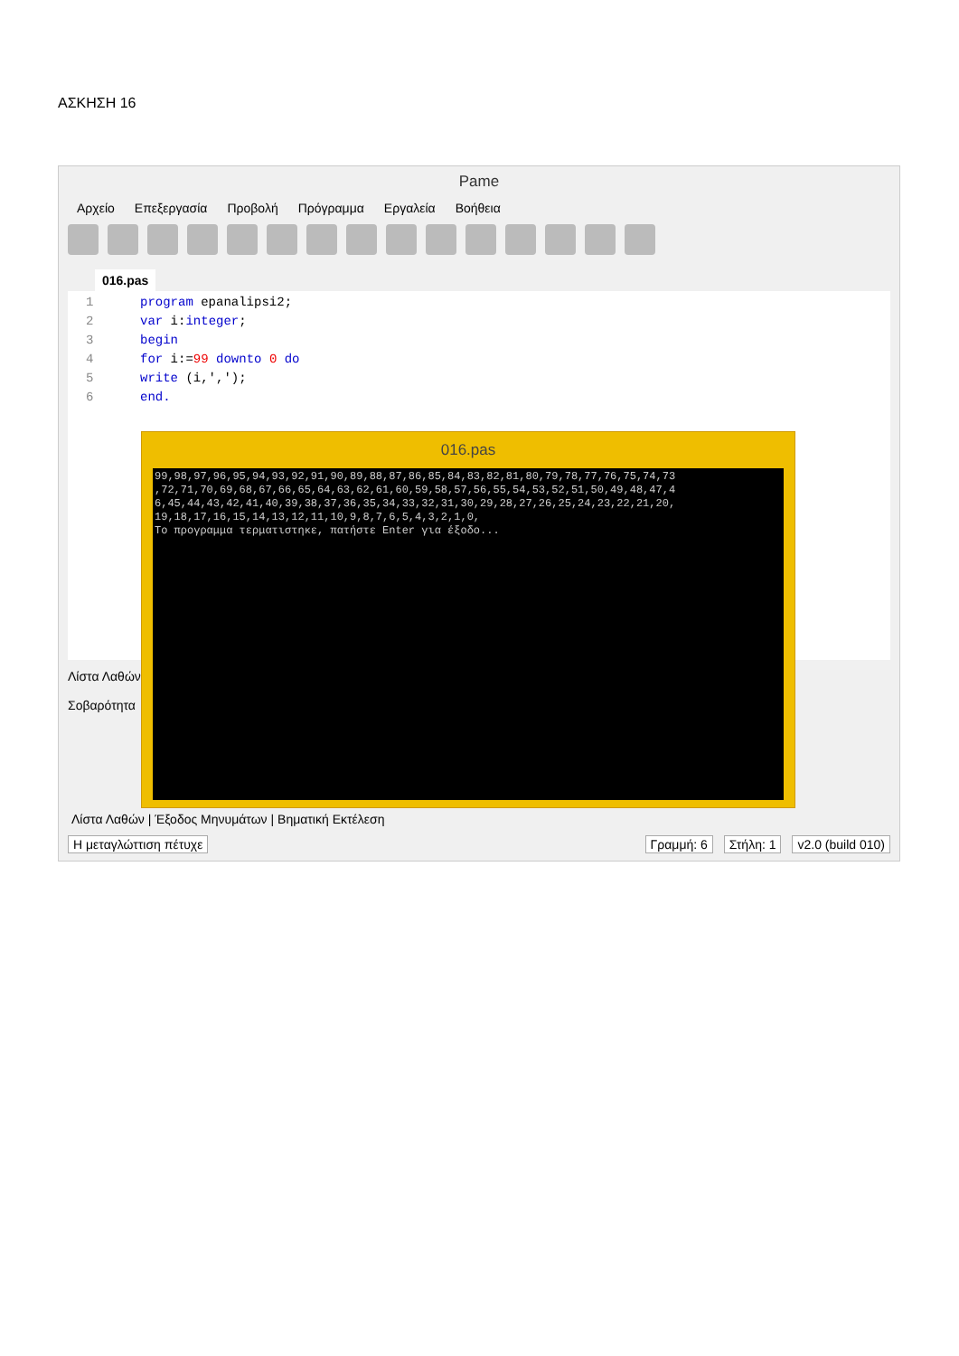ΑΣΚΗΣΗ 16
Pame
Αρχείο Επεξεργασία Προβολή Πρόγραμμα Εργαλεία Βοήθεια
016.pas
1 program epanalipsi2;
2 var i:integer;
3 begin
4 for i:=99 downto 0 do
5 write (i,',');
6 end.
Λίστα Λαθών
Σοβαρότητα
Λίστα Λαθών | Έξοδος Μηνυμάτων | Βηματική Εκτέλεση
Η μεταγλώττιση πέτυχε Γραμμή: 6 Στήλη: 1 v2.0 (build 010)
016.pas
99,98,97,96,95,94,93,92,91,90,89,88,87,86,85,84,83,82,81,80,79,78,77,76,75,74,73 ,72,71,70,69,68,67,66,65,64,63,62,61,60,59,58,57,56,55,54,53,52,51,50,49,48,47,4 6,45,44,43,42,41,40,39,38,37,36,35,34,33,32,31,30,29,28,27,26,25,24,23,22,21,20, 19,18,17,16,15,14,13,12,11,10,9,8,7,6,5,4,3,2,1,0, Το προγραμμα τερματιστηκε, πατήστε Enter για έξοδο...